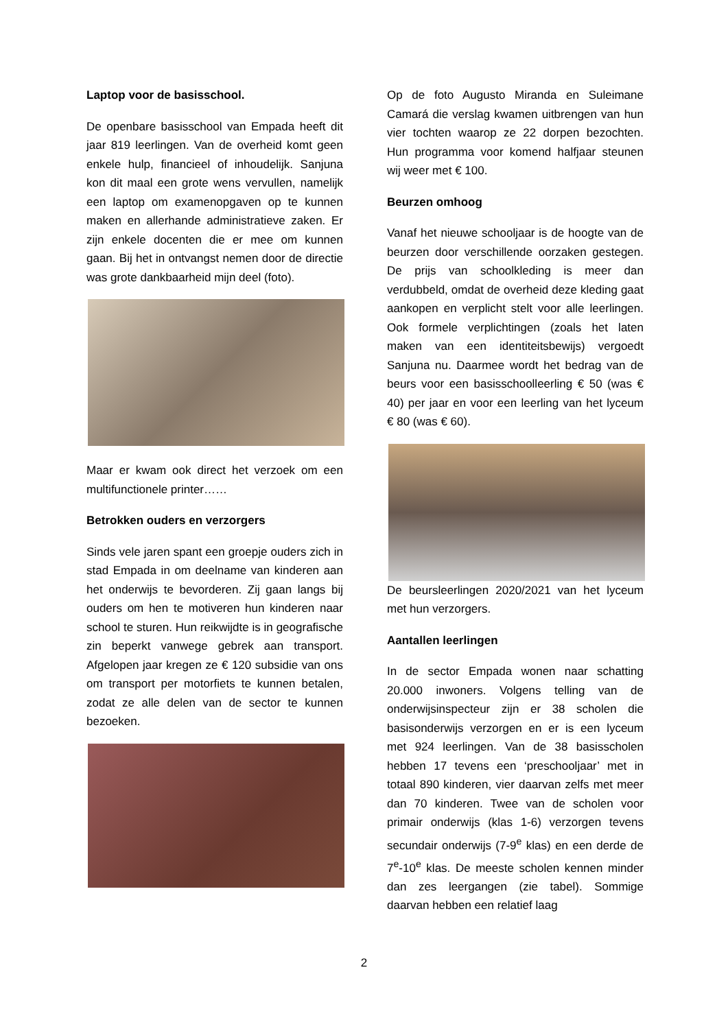Laptop voor de basisschool.
De openbare basisschool van Empada heeft dit jaar 819 leerlingen. Van de overheid komt geen enkele hulp, financieel of inhoudelijk. Sanjuna kon dit maal een grote wens vervullen, namelijk een laptop om examenopgaven op te kunnen maken en allerhande administratieve zaken. Er zijn enkele docenten die er mee om kunnen gaan. Bij het in ontvangst nemen door de directie was grote dankbaarheid mijn deel (foto).
Maar er kwam ook direct het verzoek om een multifunctionele printer……
Betrokken ouders en verzorgers
Sinds vele jaren spant een groepje ouders zich in stad Empada in om deelname van kinderen aan het onderwijs te bevorderen. Zij gaan langs bij ouders om hen te motiveren hun kinderen naar school te sturen. Hun reikwijdte is in geografische zin beperkt vanwege gebrek aan transport. Afgelopen jaar kregen ze € 120 subsidie van ons om transport per motorfiets te kunnen betalen, zodat ze alle delen van de sector te kunnen bezoeken.
Op de foto Augusto Miranda en Suleimane Camará die verslag kwamen uitbrengen van hun vier tochten waarop ze 22 dorpen bezochten. Hun programma voor komend halfjaar steunen wij weer met € 100.
Beurzen omhoog
Vanaf het nieuwe schooljaar is de hoogte van de beurzen door verschillende oorzaken gestegen. De prijs van schoolkleding is meer dan verdubbeld, omdat de overheid deze kleding gaat aankopen en verplicht stelt voor alle leerlingen. Ook formele verplichtingen (zoals het laten maken van een identiteitsbewijs) vergoedt Sanjuna nu. Daarmee wordt het bedrag van de beurs voor een basisschoolleerling € 50 (was € 40) per jaar en voor een leerling van het lyceum € 80 (was € 60).
De beursleerlingen 2020/2021 van het lyceum met hun verzorgers.
Aantallen leerlingen
In de sector Empada wonen naar schatting 20.000 inwoners. Volgens telling van de onderwijsinspecteur zijn er 38 scholen die basisonderwijs verzorgen en er is een lyceum met 924 leerlingen. Van de 38 basisscholen hebben 17 tevens een ‘preschooljaar’ met in totaal 890 kinderen, vier daarvan zelfs met meer dan 70 kinderen. Twee van de scholen voor primair onderwijs (klas 1-6) verzorgen tevens secundair onderwijs (7-9<sup>e</sup> klas) en een derde de 7<sup>e</sup>-10<sup>e</sup> klas. De meeste scholen kennen minder dan zes leergangen (zie tabel). Sommige daarvan hebben een relatief laag
2